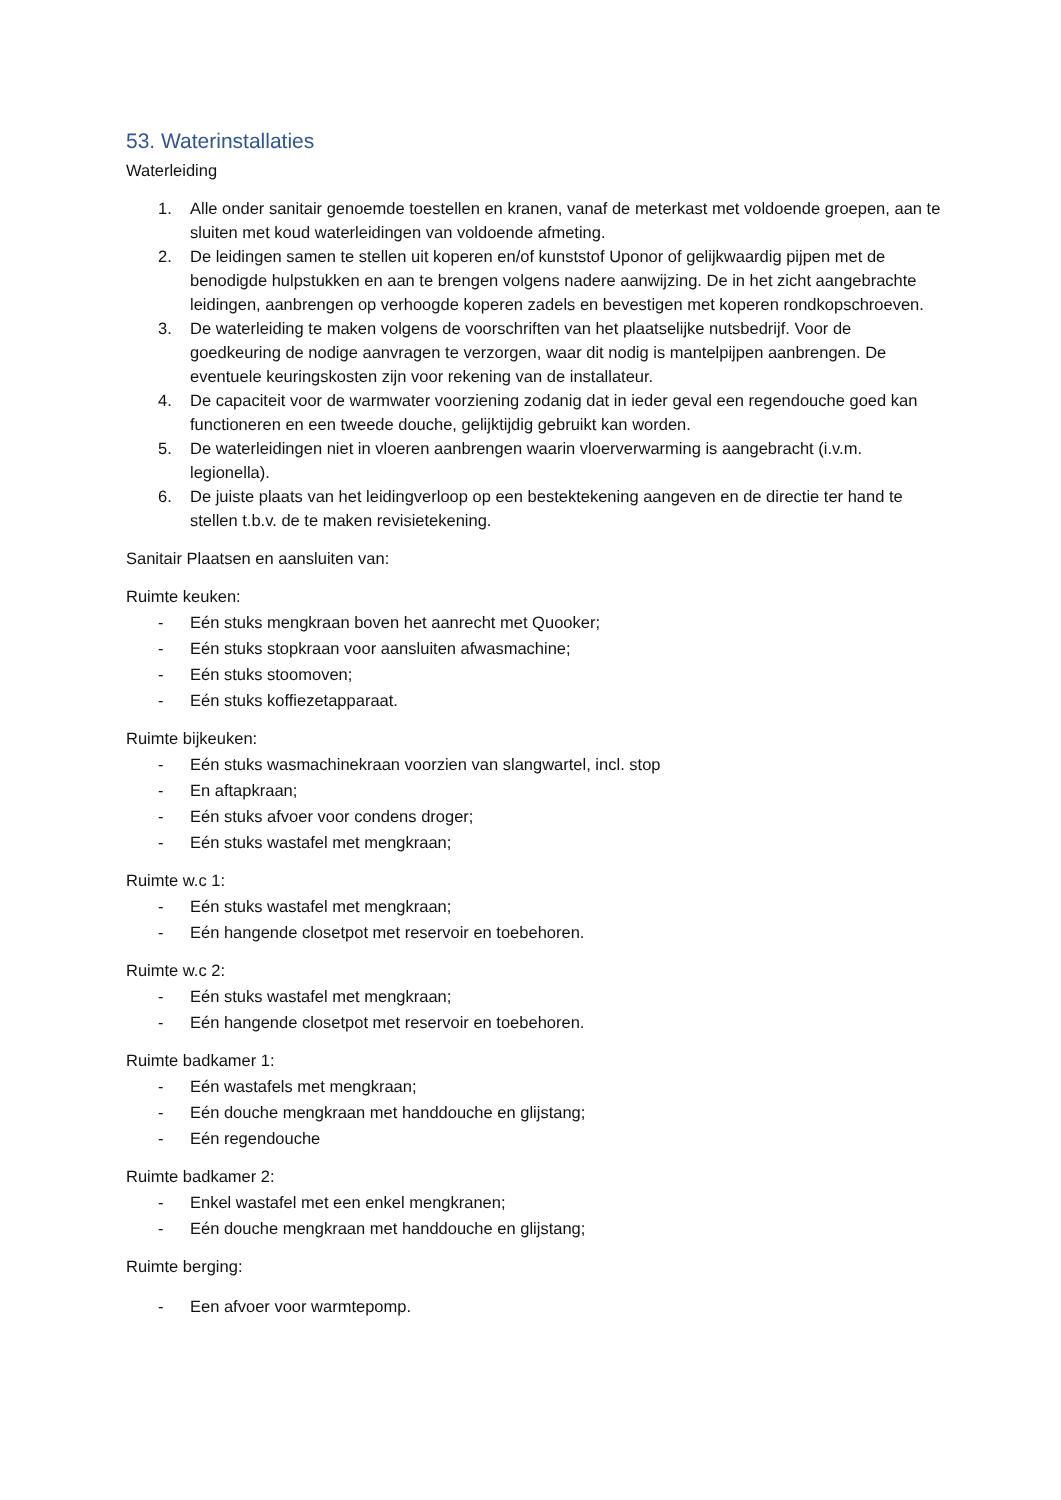53. Waterinstallaties
Waterleiding
1. Alle onder sanitair genoemde toestellen en kranen, vanaf de meterkast met voldoende groepen, aan te sluiten met koud waterleidingen van voldoende afmeting.
2. De leidingen samen te stellen uit koperen en/of kunststof Uponor of gelijkwaardig pijpen met de benodigde hulpstukken en aan te brengen volgens nadere aanwijzing. De in het zicht aangebrachte leidingen, aanbrengen op verhoogde koperen zadels en bevestigen met koperen rondkopschroeven.
3. De waterleiding te maken volgens de voorschriften van het plaatselijke nutsbedrijf. Voor de goedkeuring de nodige aanvragen te verzorgen, waar dit nodig is mantelpijpen aanbrengen. De eventuele keuringskosten zijn voor rekening van de installateur.
4. De capaciteit voor de warmwater voorziening zodanig dat in ieder geval een regendouche goed kan functioneren en een tweede douche, gelijktijdig gebruikt kan worden.
5. De waterleidingen niet in vloeren aanbrengen waarin vloerverwarming is aangebracht (i.v.m. legionella).
6. De juiste plaats van het leidingverloop op een bestektekening aangeven en de directie ter hand te stellen t.b.v. de te maken revisietekening.
Sanitair Plaatsen en aansluiten van:
Ruimte keuken:
- Eén stuks mengkraan boven het aanrecht met Quooker;
- Eén stuks stopkraan voor aansluiten afwasmachine;
- Eén stuks stoomoven;
- Eén stuks koffiezetapparaat.
Ruimte bijkeuken:
- Eén stuks wasmachinekraan voorzien van slangwartel, incl. stop
- En aftapkraan;
- Eén stuks afvoer voor condens droger;
- Eén stuks wastafel met mengkraan;
Ruimte w.c 1:
- Eén stuks wastafel met mengkraan;
- Eén hangende closetpot met reservoir en toebehoren.
Ruimte w.c 2:
- Eén stuks wastafel met mengkraan;
- Eén hangende closetpot met reservoir en toebehoren.
Ruimte badkamer 1:
- Eén wastafels met mengkraan;
- Eén douche mengkraan met handdouche en glijstang;
- Eén regendouche
Ruimte badkamer 2:
- Enkel wastafel met een enkel mengkranen;
- Eén douche mengkraan met handdouche en glijstang;
Ruimte berging:
- Een afvoer voor warmtepomp.